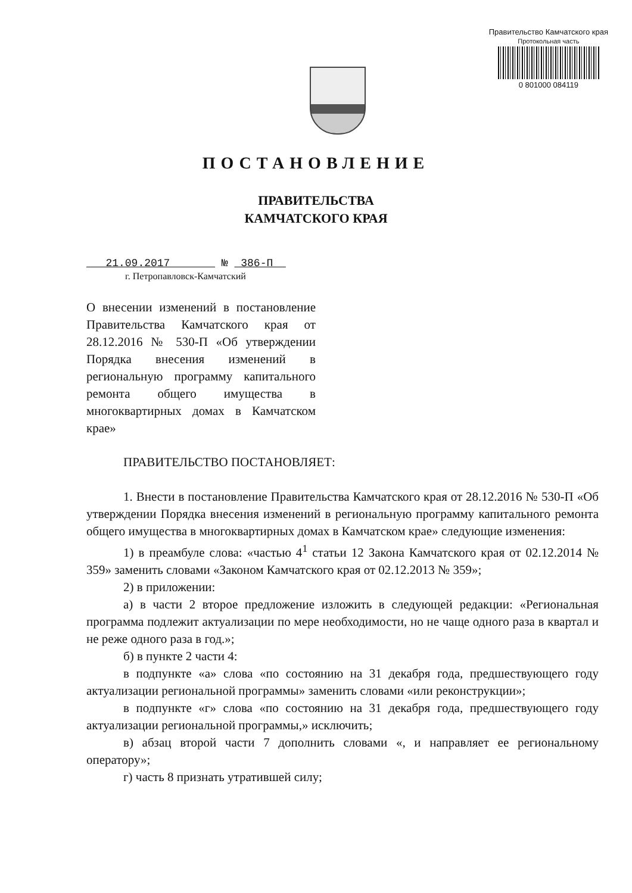Правительство Камчатского края
Протокольная часть
0 801000 084119
ПОСТАНОВЛЕНИЕ
ПРАВИТЕЛЬСТВА
КАМЧАТСКОГО КРАЯ
21.09.2017 № 386-П
г. Петропавловск-Камчатский
О внесении изменений в постановление Правительства Камчатского края от 28.12.2016 № 530-П «Об утверждении Порядка внесения изменений в региональную программу капитального ремонта общего имущества в многоквартирных домах в Камчатском крае»
ПРАВИТЕЛЬСТВО ПОСТАНОВЛЯЕТ:
1. Внести в постановление Правительства Камчатского края от 28.12.2016 № 530-П «Об утверждении Порядка внесения изменений в региональную программу капитального ремонта общего имущества в многоквартирных домах в Камчатском крае» следующие изменения:
1) в преамбуле слова: «частью 4<sup>1</sup> статьи 12 Закона Камчатского края от 02.12.2014 № 359» заменить словами «Законом Камчатского края от 02.12.2013 № 359»;
2) в приложении:
а) в части 2 второе предложение изложить в следующей редакции: «Региональная программа подлежит актуализации по мере необходимости, но не чаще одного раза в квартал и не реже одного раза в год.»;
б) в пункте 2 части 4:
в подпункте «а» слова «по состоянию на 31 декабря года, предшествующего году актуализации региональной программы» заменить словами «или реконструкции»;
в подпункте «г» слова «по состоянию на 31 декабря года, предшествующего году актуализации региональной программы,» исключить;
в) абзац второй части 7 дополнить словами «, и направляет ее региональному оператору»;
г) часть 8 признать утратившей силу;